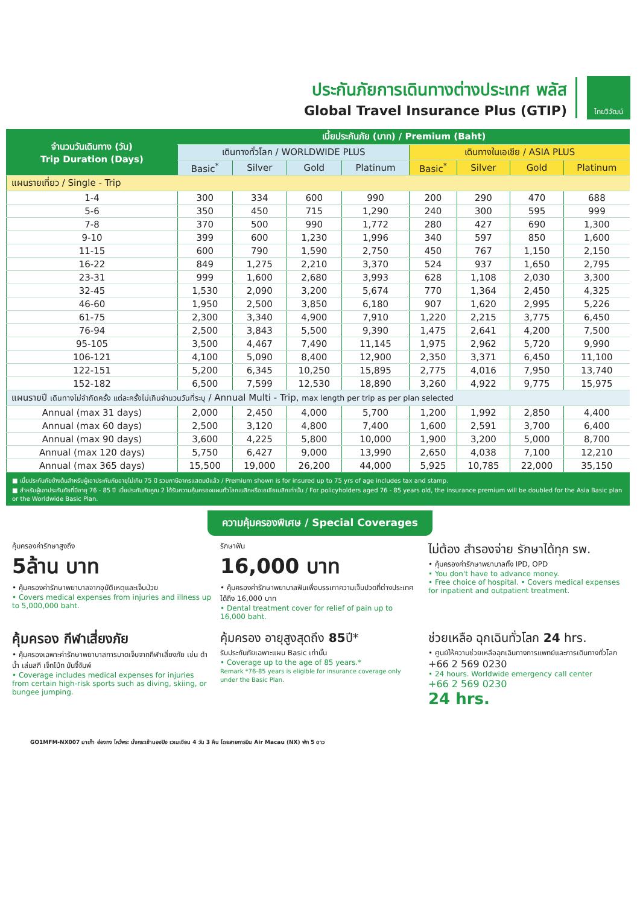ประกันภัยการเดินทางต่างประเทศ พลัส
Global Travel Insurance Plus (GTIP)
ไทยวิวัฒน์
| จำนวนวันเดินทาง (วัน) Trip Duration (Days) | เบี้ยประกันภัย (บาท) / Premium (Baht) | | | | | | | |
| --- | --- | --- | --- | --- | --- | --- | --- | --- |
| | เดินทางทั่วโลก / WORLDWIDE PLUS | | | | เดินทางในเอเชีย / ASIA PLUS | | | |
| | Basic<sup>*</sup> | Silver | Gold | Platinum | Basic<sup>*</sup> | Silver | Gold | Platinum |
| แผนรายเที่ยว / Single - Trip | | | | | | | | |
| 1-4 | 300 | 334 | 600 | 990 | 200 | 290 | 470 | 688 |
| 5-6 | 350 | 450 | 715 | 1,290 | 240 | 300 | 595 | 999 |
| 7-8 | 370 | 500 | 990 | 1,772 | 280 | 427 | 690 | 1,300 |
| 9-10 | 399 | 600 | 1,230 | 1,996 | 340 | 597 | 850 | 1,600 |
| 11-15 | 600 | 790 | 1,590 | 2,750 | 450 | 767 | 1,150 | 2,150 |
| 16-22 | 849 | 1,275 | 2,210 | 3,370 | 524 | 937 | 1,650 | 2,795 |
| 23-31 | 999 | 1,600 | 2,680 | 3,993 | 628 | 1,108 | 2,030 | 3,300 |
| 32-45 | 1,530 | 2,090 | 3,200 | 5,674 | 770 | 1,364 | 2,450 | 4,325 |
| 46-60 | 1,950 | 2,500 | 3,850 | 6,180 | 907 | 1,620 | 2,995 | 5,226 |
| 61-75 | 2,300 | 3,340 | 4,900 | 7,910 | 1,220 | 2,215 | 3,775 | 6,450 |
| 76-94 | 2,500 | 3,843 | 5,500 | 9,390 | 1,475 | 2,641 | 4,200 | 7,500 |
| 95-105 | 3,500 | 4,467 | 7,490 | 11,145 | 1,975 | 2,962 | 5,720 | 9,990 |
| 106-121 | 4,100 | 5,090 | 8,400 | 12,900 | 2,350 | 3,371 | 6,450 | 11,100 |
| 122-151 | 5,200 | 6,345 | 10,250 | 15,895 | 2,775 | 4,016 | 7,950 | 13,740 |
| 152-182 | 6,500 | 7,599 | 12,530 | 18,890 | 3,260 | 4,922 | 9,775 | 15,975 |
| แผนรายปี เดินทางไม่จำกัดครั้ง แต่ละครั้งไม่เกินจำนวนวันที่ระบุ / Annual Multi - Trip, max length per trip as per plan selected | | | | | | | | |
| Annual (max 31 days) | 2,000 | 2,450 | 4,000 | 5,700 | 1,200 | 1,992 | 2,850 | 4,400 |
| Annual (max 60 days) | 2,500 | 3,120 | 4,800 | 7,400 | 1,600 | 2,591 | 3,700 | 6,400 |
| Annual (max 90 days) | 3,600 | 4,225 | 5,800 | 10,000 | 1,900 | 3,200 | 5,000 | 8,700 |
| Annual (max 120 days) | 5,750 | 6,427 | 9,000 | 13,990 | 2,650 | 4,038 | 7,100 | 12,210 |
| Annual (max 365 days) | 15,500 | 19,000 | 26,200 | 44,000 | 5,925 | 10,785 | 22,000 | 35,150 |
■ เบี้ยประกันภัยข้างต้นสำหรับผู้เอาประกันภัยอายุไม่เกิน 75 ปี รวมภาษีอากรแสตมป์แล้ว / Premium shown is for insured up to 75 yrs of age includes tax and stamp.
■ สำหรับผู้เอาประกันภัยที่มีอายุ 76 - 85 ปี เบี้ยประกันภัยคูณ 2 ได้รับความคุ้มครองแผนทั่วโลกเบสิกหรือเอเชียเบสิกเท่านั้น / For policyholders aged 76 - 85 years old, the insurance premium will be doubled for the Asia Basic plan or the Worldwide Basic Plan.
ความคุ้มครองพิเศษ / Special Coverages
คุ้มครองค่ารักษาสูงถึง
5ล้าน บาท
• คุ้มครองค่ารักษาพยาบาลจากอุบัติเหตุและเจ็บป่วย
• Covers medical expenses from injuries and illness up to 5,000,000 baht.
รักษาฟัน
16,000 บาท
• คุ้มครองค่ารักษาพยาบาลฟันเพื่อบรรเทาความเจ็บปวดที่ต่างประเทศ ได้ถึง 16,000 บาท
• Dental treatment cover for relief of pain up to 16,000 baht.
ไม่ต้อง สำรองจ่าย รักษาได้ทุก รพ.
• คุ้มครองค่ารักษาพยาบาลทั้ง IPD, OPD
• You don't have to advance money.
• Free choice of hospital. • Covers medical expenses for inpatient and outpatient treatment.
คุ้มครอง กีฬาเสี่ยงภัย
• คุ้มครองเฉพาะค่ารักษาพยาบาลการบาดเจ็บจากกีฬาเสี่ยงภัย เช่น ดำน้ำ เล่นสกี เจ็ทโบ้ท บันจี้จัมพ์
• Coverage includes medical expenses for injuries from certain high-risk sports such as diving, skiing, or bungee jumping.
คุ้มครอง อายุสูงสุดถึง 85ปี*
รับประกันภัยเฉพาะแผน Basic เท่านั้น
• Coverage up to the age of 85 years.*
Remark *76-85 years is eligible for insurance coverage only under the Basic Plan.
ช่วยเหลือ ฉุกเฉินทั่วโลก 24 hrs.
• ศูนย์ให้ความช่วยเหลือฉุกเฉินทางการแพทย์และการเดินทางทั่วโลก
+66 2 569 0230
• 24 hours. Worldwide emergency call center
+66 2 569 0230
24 hrs.
GO1MFM-NX007 มาเก๊า ฮ่องกง ไหว้พระ นั่งกระเช้านองปิง เวเนเชียน 4 วัน 3 คืน โดยสายการบิน Air Macau (NX) พัก 5 ดาว